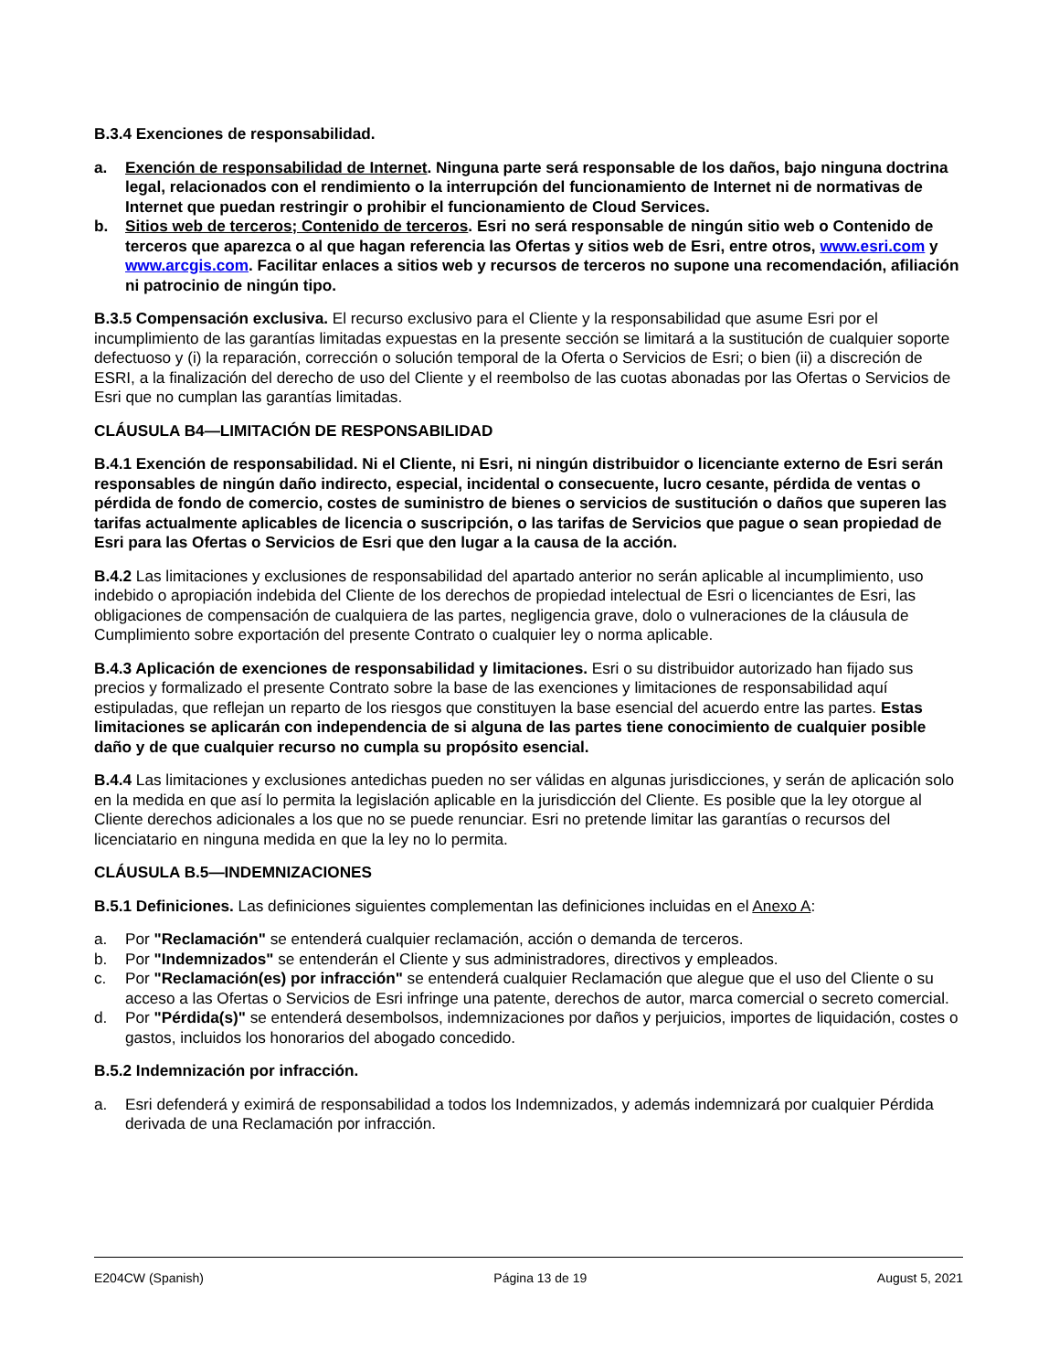B.3.4 Exenciones de responsabilidad.
a. Exención de responsabilidad de Internet. Ninguna parte será responsable de los daños, bajo ninguna doctrina legal, relacionados con el rendimiento o la interrupción del funcionamiento de Internet ni de normativas de Internet que puedan restringir o prohibir el funcionamiento de Cloud Services.
b. Sitios web de terceros; Contenido de terceros. Esri no será responsable de ningún sitio web o Contenido de terceros que aparezca o al que hagan referencia las Ofertas y sitios web de Esri, entre otros, www.esri.com y www.arcgis.com. Facilitar enlaces a sitios web y recursos de terceros no supone una recomendación, afiliación ni patrocinio de ningún tipo.
B.3.5 Compensación exclusiva. El recurso exclusivo para el Cliente y la responsabilidad que asume Esri por el incumplimiento de las garantías limitadas expuestas en la presente sección se limitará a la sustitución de cualquier soporte defectuoso y (i) la reparación, corrección o solución temporal de la Oferta o Servicios de Esri; o bien (ii) a discreción de ESRI, a la finalización del derecho de uso del Cliente y el reembolso de las cuotas abonadas por las Ofertas o Servicios de Esri que no cumplan las garantías limitadas.
CLÁUSULA B4—LIMITACIÓN DE RESPONSABILIDAD
B.4.1 Exención de responsabilidad. Ni el Cliente, ni Esri, ni ningún distribuidor o licenciante externo de Esri serán responsables de ningún daño indirecto, especial, incidental o consecuente, lucro cesante, pérdida de ventas o pérdida de fondo de comercio, costes de suministro de bienes o servicios de sustitución o daños que superen las tarifas actualmente aplicables de licencia o suscripción, o las tarifas de Servicios que pague o sean propiedad de Esri para las Ofertas o Servicios de Esri que den lugar a la causa de la acción.
B.4.2 Las limitaciones y exclusiones de responsabilidad del apartado anterior no serán aplicable al incumplimiento, uso indebido o apropiación indebida del Cliente de los derechos de propiedad intelectual de Esri o licenciantes de Esri, las obligaciones de compensación de cualquiera de las partes, negligencia grave, dolo o vulneraciones de la cláusula de Cumplimiento sobre exportación del presente Contrato o cualquier ley o norma aplicable.
B.4.3 Aplicación de exenciones de responsabilidad y limitaciones. Esri o su distribuidor autorizado han fijado sus precios y formalizado el presente Contrato sobre la base de las exenciones y limitaciones de responsabilidad aquí estipuladas, que reflejan un reparto de los riesgos que constituyen la base esencial del acuerdo entre las partes. Estas limitaciones se aplicarán con independencia de si alguna de las partes tiene conocimiento de cualquier posible daño y de que cualquier recurso no cumpla su propósito esencial.
B.4.4 Las limitaciones y exclusiones antedichas pueden no ser válidas en algunas jurisdicciones, y serán de aplicación solo en la medida en que así lo permita la legislación aplicable en la jurisdicción del Cliente. Es posible que la ley otorgue al Cliente derechos adicionales a los que no se puede renunciar. Esri no pretende limitar las garantías o recursos del licenciatario en ninguna medida en que la ley no lo permita.
CLÁUSULA B.5—INDEMNIZACIONES
B.5.1 Definiciones. Las definiciones siguientes complementan las definiciones incluidas en el Anexo A:
a. Por "Reclamación" se entenderá cualquier reclamación, acción o demanda de terceros.
b. Por "Indemnizados" se entenderán el Cliente y sus administradores, directivos y empleados.
c. Por "Reclamación(es) por infracción" se entenderá cualquier Reclamación que alegue que el uso del Cliente o su acceso a las Ofertas o Servicios de Esri infringe una patente, derechos de autor, marca comercial o secreto comercial.
d. Por "Pérdida(s)" se entenderá desembolsos, indemnizaciones por daños y perjuicios, importes de liquidación, costes o gastos, incluidos los honorarios del abogado concedido.
B.5.2 Indemnización por infracción.
a. Esri defenderá y eximirá de responsabilidad a todos los Indemnizados, y además indemnizará por cualquier Pérdida derivada de una Reclamación por infracción.
E204CW (Spanish) Página 13 de 19 August 5, 2021